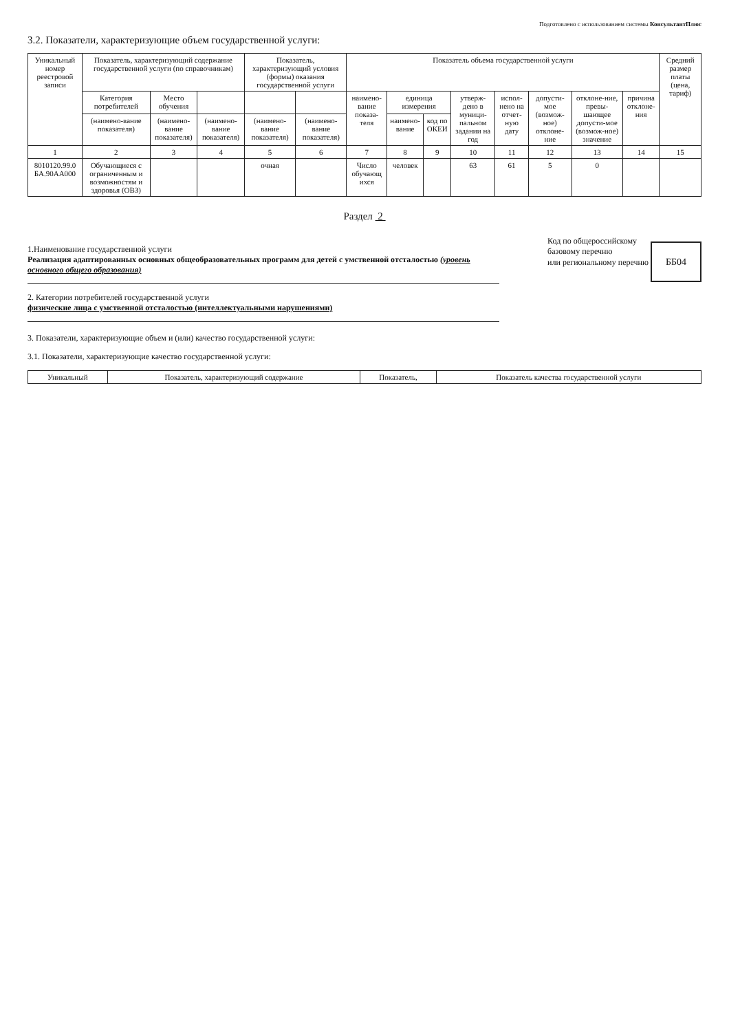Подготовлено с использованием системы КонсультантПлюс
3.2. Показатели, характеризующие объем государственной услуги:
| Уникальный номер реестровой записи | Показатель, характеризующий содержание государственной услуги (по справочникам) | | | Показатель, характеризующий условия (формы) оказания государственной услуги | | Показатель объема государственной услуги | | | | | | | | Средний размер платы (цена, тариф) |
| --- | --- | --- | --- | --- | --- | --- | --- | --- | --- | --- | --- | --- | --- | --- |
| | Категория потребителей | Место обучения | | | | наимено-вание показа-теля | единица измерения | | утверж-дено в муници-пальном задании на год | испол-нено на отчет-ную дату | допусти-мое (возмож-ное) отклоне-ние | отклоне-ние, превы-шающее допусти-мое (возмож-ное) значение | причина отклоне-ния | |
| | (наимено-вание показателя) | (наимено-вание показателя) | (наимено-вание показателя) | (наимено-вание показателя) | (наимено-вание показателя) | | наимено-вание | код по ОКЕИ | | | | | | |
| 1 | 2 | 3 | 4 | 5 | 6 | 7 | 8 | 9 | 10 | 11 | 12 | 13 | 14 | 15 |
| 8010120.99.0 БА.90АА000 | Обучающиеся с ограниченным и возможностям и здоровья (ОВЗ) | | | очная | | Число обучающ ихся | человек | | 63 | 61 | 5 | 0 | | |
Раздел 2
1.Наименование государственной услуги
Реализация адаптированных основных общеобразовательных программ для детей с умственной отсталостью (уровень основного общего образования)
2. Категории потребителей государственной услуги
физические лица с умственной отсталостью (интеллектуальными нарушениями)
Код по общероссийскому
базовому перечню
или региональному перечню ББ04
3. Показатели, характеризующие объем и (или) качество государственной услуги:
3.1. Показатели, характеризующие качество государственной услуги:
| Уникальный | Показатель, характеризующий содержание | Показатель, | Показатель качества государственной услуги |
| --- | --- | --- | --- |